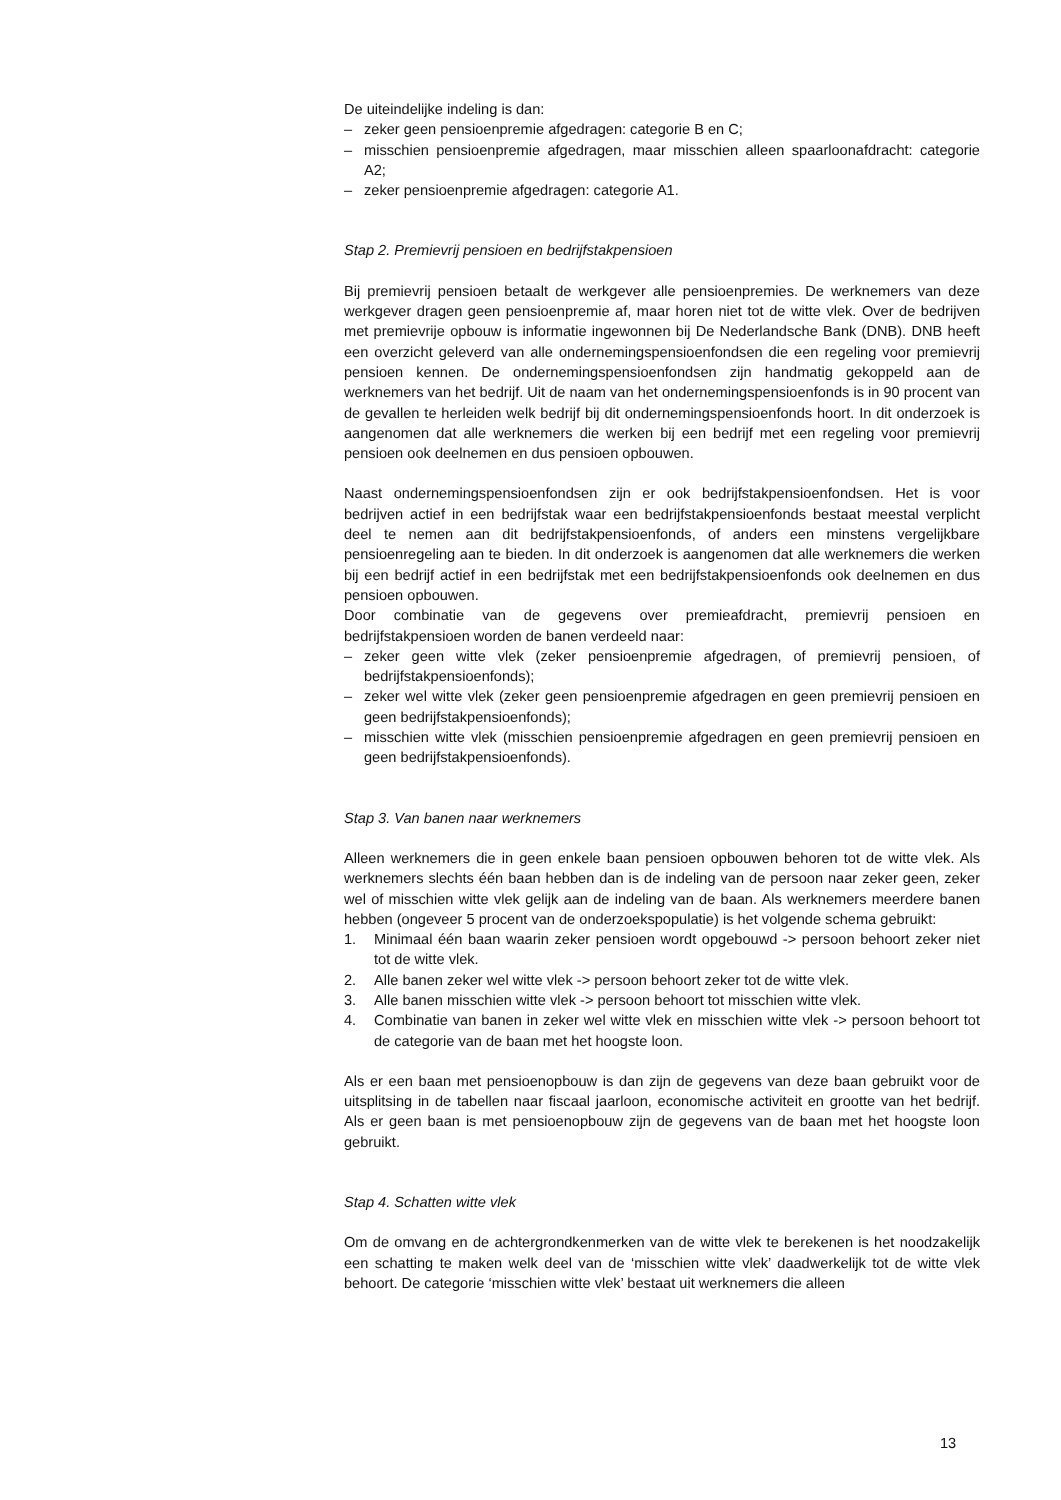De uiteindelijke indeling is dan:
– zeker geen pensioenpremie afgedragen: categorie B en C;
– misschien pensioenpremie afgedragen, maar misschien alleen spaarloonafdracht: categorie A2;
– zeker pensioenpremie afgedragen: categorie A1.
Stap 2. Premievrij pensioen en bedrijfstakpensioen
Bij premievrij pensioen betaalt de werkgever alle pensioenpremies. De werknemers van deze werkgever dragen geen pensioenpremie af, maar horen niet tot de witte vlek. Over de bedrijven met premievrije opbouw is informatie ingewonnen bij De Nederlandsche Bank (DNB). DNB heeft een overzicht geleverd van alle ondernemingspensioenfondsen die een regeling voor premievrij pensioen kennen. De ondernemingspensioenfondsen zijn handmatig gekoppeld aan de werknemers van het bedrijf. Uit de naam van het ondernemingspensioenfonds is in 90 procent van de gevallen te herleiden welk bedrijf bij dit ondernemingspensioenfonds hoort. In dit onderzoek is aangenomen dat alle werknemers die werken bij een bedrijf met een regeling voor premievrij pensioen ook deelnemen en dus pensioen opbouwen.
Naast ondernemingspensioenfondsen zijn er ook bedrijfstakpensioenfondsen. Het is voor bedrijven actief in een bedrijfstak waar een bedrijfstakpensioenfonds bestaat meestal verplicht deel te nemen aan dit bedrijfstakpensioenfonds, of anders een minstens vergelijkbare pensioenregeling aan te bieden. In dit onderzoek is aangenomen dat alle werknemers die werken bij een bedrijf actief in een bedrijfstak met een bedrijfstakpensioenfonds ook deelnemen en dus pensioen opbouwen.
Door combinatie van de gegevens over premieafdracht, premievrij pensioen en bedrijfstakpensioen worden de banen verdeeld naar:
– zeker geen witte vlek (zeker pensioenpremie afgedragen, of premievrij pensioen, of bedrijfstakpensioenfonds);
– zeker wel witte vlek (zeker geen pensioenpremie afgedragen en geen premievrij pensioen en geen bedrijfstakpensioenfonds);
– misschien witte vlek (misschien pensioenpremie afgedragen en geen premievrij pensioen en geen bedrijfstakpensioenfonds).
Stap 3. Van banen naar werknemers
Alleen werknemers die in geen enkele baan pensioen opbouwen behoren tot de witte vlek. Als werknemers slechts één baan hebben dan is de indeling van de persoon naar zeker geen, zeker wel of misschien witte vlek gelijk aan de indeling van de baan. Als werknemers meerdere banen hebben (ongeveer 5 procent van de onderzoekspopulatie) is het volgende schema gebruikt:
1. Minimaal één baan waarin zeker pensioen wordt opgebouwd -> persoon behoort zeker niet tot de witte vlek.
2. Alle banen zeker wel witte vlek -> persoon behoort zeker tot de witte vlek.
3. Alle banen misschien witte vlek -> persoon behoort tot misschien witte vlek.
4. Combinatie van banen in zeker wel witte vlek en misschien witte vlek -> persoon behoort tot de categorie van de baan met het hoogste loon.
Als er een baan met pensioenopbouw is dan zijn de gegevens van deze baan gebruikt voor de uitsplitsing in de tabellen naar fiscaal jaarloon, economische activiteit en grootte van het bedrijf. Als er geen baan is met pensioenopbouw zijn de gegevens van de baan met het hoogste loon gebruikt.
Stap 4. Schatten witte vlek
Om de omvang en de achtergrondkenmerken van de witte vlek te berekenen is het noodzakelijk een schatting te maken welk deel van de ‘misschien witte vlek’ daadwerkelijk tot de witte vlek behoort. De categorie ‘misschien witte vlek’ bestaat uit werknemers die alleen
13